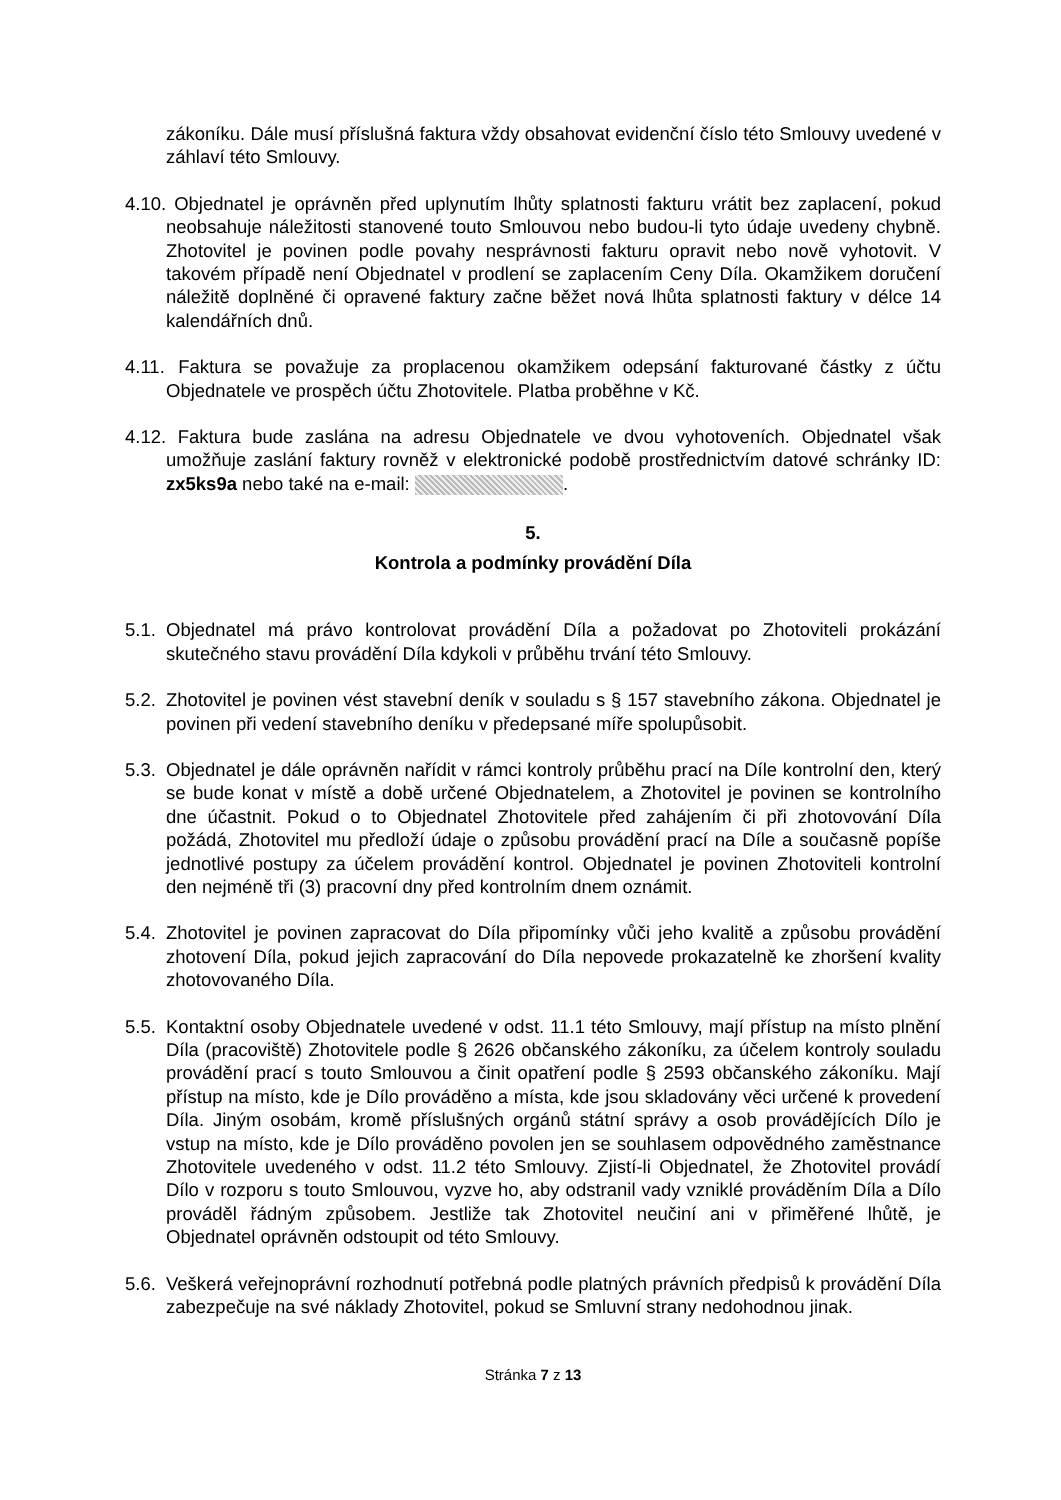zákoníku. Dále musí příslušná faktura vždy obsahovat evidenční číslo této Smlouvy uvedené v záhlaví této Smlouvy.
4.10.
Objednatel je oprávněn před uplynutím lhůty splatnosti fakturu vrátit bez zaplacení, pokud neobsahuje náležitosti stanovené touto Smlouvou nebo budou-li tyto údaje uvedeny chybně. Zhotovitel je povinen podle povahy nesprávnosti fakturu opravit nebo nově vyhotovit. V takovém případě není Objednatel v prodlení se zaplacením Ceny Díla. Okamžikem doručení náležitě doplněné či opravené faktury začne běžet nová lhůta splatnosti faktury v délce 14 kalendářních dnů.
4.11.
Faktura se považuje za proplacenou okamžikem odepsání fakturované částky z účtu Objednatele ve prospěch účtu Zhotovitele. Platba proběhne v Kč.
4.12.
Faktura bude zaslána na adresu Objednatele ve dvou vyhotoveních. Objednatel však umožňuje zaslání faktury rovněž v elektronické podobě prostřednictvím datové schránky ID: zx5ks9a nebo také na e-mail: .
5.
Kontrola a podmínky provádění Díla
5.1.
Objednatel má právo kontrolovat provádění Díla a požadovat po Zhotoviteli prokázání skutečného stavu provádění Díla kdykoli v průběhu trvání této Smlouvy.
5.2.
Zhotovitel je povinen vést stavební deník v souladu s § 157 stavebního zákona. Objednatel je povinen při vedení stavebního deníku v předepsané míře spolupůsobit.
5.3.
Objednatel je dále oprávněn nařídit v rámci kontroly průběhu prací na Díle kontrolní den, který se bude konat v místě a době určené Objednatelem, a Zhotovitel je povinen se kontrolního dne účastnit. Pokud o to Objednatel Zhotovitele před zahájením či při zhotovování Díla požádá, Zhotovitel mu předloží údaje o způsobu provádění prací na Díle a současně popíše jednotlivé postupy za účelem provádění kontrol. Objednatel je povinen Zhotoviteli kontrolní den nejméně tři (3) pracovní dny před kontrolním dnem oznámit.
5.4.
Zhotovitel je povinen zapracovat do Díla připomínky vůči jeho kvalitě a způsobu provádění zhotovení Díla, pokud jejich zapracování do Díla nepovede prokazatelně ke zhoršení kvality zhotovovaného Díla.
5.5.
Kontaktní osoby Objednatele uvedené v odst. 11.1 této Smlouvy, mají přístup na místo plnění Díla (pracoviště) Zhotovitele podle § 2626 občanského zákoníku, za účelem kontroly souladu provádění prací s touto Smlouvou a činit opatření podle § 2593 občanského zákoníku. Mají přístup na místo, kde je Dílo prováděno a místa, kde jsou skladovány věci určené k provedení Díla. Jiným osobám, kromě příslušných orgánů státní správy a osob provádějících Dílo je vstup na místo, kde je Dílo prováděno povolen jen se souhlasem odpovědného zaměstnance Zhotovitele uvedeného v odst. 11.2 této Smlouvy. Zjistí-li Objednatel, že Zhotovitel provádí Dílo v rozporu s touto Smlouvou, vyzve ho, aby odstranil vady vzniklé prováděním Díla a Dílo prováděl řádným způsobem. Jestliže tak Zhotovitel neučiní ani v přiměřené lhůtě, je Objednatel oprávněn odstoupit od této Smlouvy.
5.6.
Veškerá veřejnoprávní rozhodnutí potřebná podle platných právních předpisů k provádění Díla zabezpečuje na své náklady Zhotovitel, pokud se Smluvní strany nedohodnou jinak.
Stránka 7 z 13